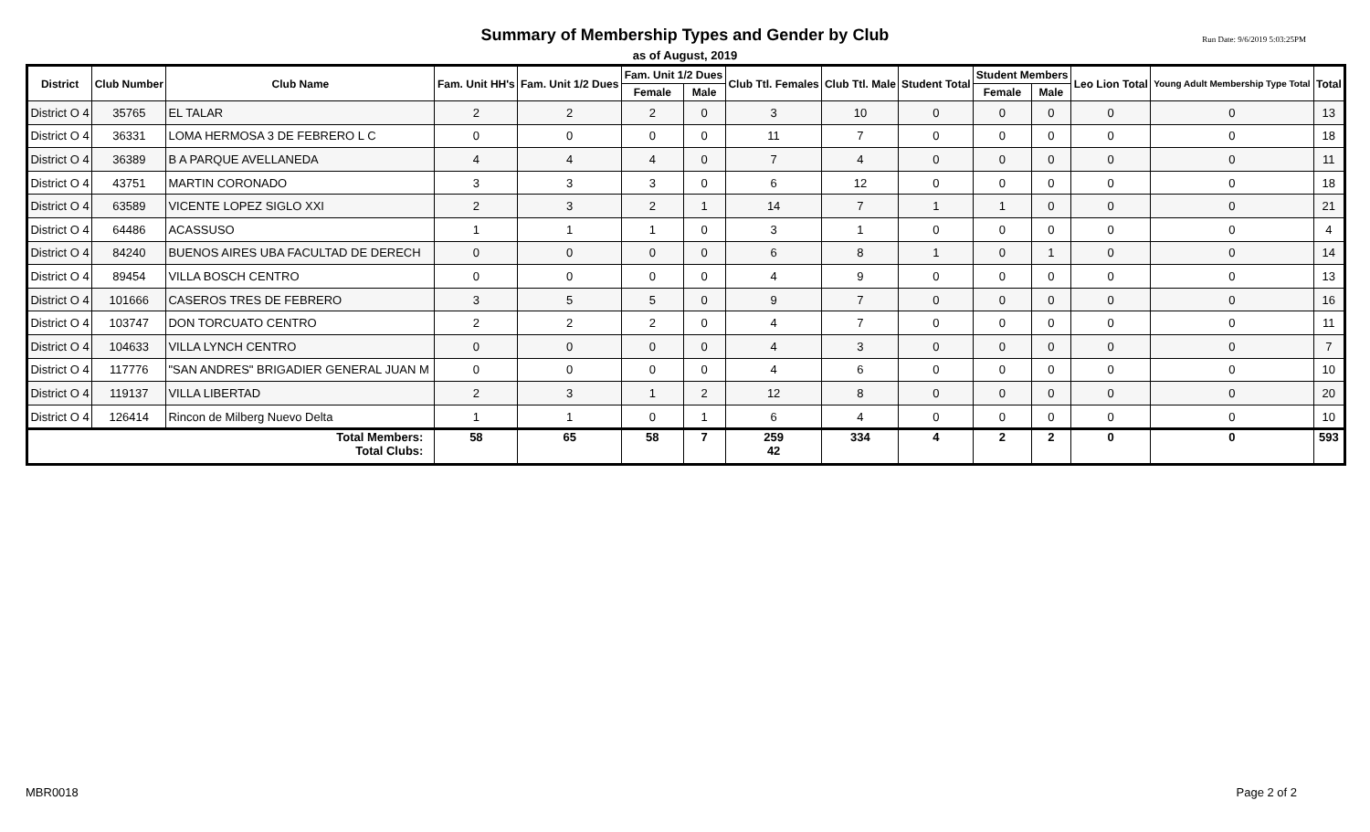Summary of Membership Types and Gender by Club
as of August, 2019
Run Date: 9/6/2019 5:03:25PM
| District | Club Number | Club Name | Fam. Unit HH's | Fam. Unit 1/2 Dues | Fam. Unit 1/2 Dues | | Club Ttl. Females | Club Ttl. Male | Student Total | Student Members | | Leo Lion Total | Young Adult Membership Type Total | Total |
| --- | --- | --- | --- | --- | --- | --- | --- | --- | --- | --- | --- | --- | --- | --- |
| | | | | | Female | Male | | | | Female | Male | | | |
| District O 4 | 35765 | EL TALAR | 2 | 2 | 2 | 0 | 3 | 10 | 0 | 0 | 0 | 0 | 0 | 13 |
| District O 4 | 36331 | LOMA HERMOSA 3 DE FEBRERO L C | 0 | 0 | 0 | 0 | 11 | 7 | 0 | 0 | 0 | 0 | 0 | 18 |
| District O 4 | 36389 | B A PARQUE AVELLANEDA | 4 | 4 | 4 | 0 | 7 | 4 | 0 | 0 | 0 | 0 | 0 | 11 |
| District O 4 | 43751 | MARTIN CORONADO | 3 | 3 | 3 | 0 | 6 | 12 | 0 | 0 | 0 | 0 | 0 | 18 |
| District O 4 | 63589 | VICENTE LOPEZ SIGLO XXI | 2 | 3 | 2 | 1 | 14 | 7 | 1 | 1 | 0 | 0 | 0 | 21 |
| District O 4 | 64486 | ACASSUSO | 1 | 1 | 1 | 0 | 3 | 1 | 0 | 0 | 0 | 0 | 0 | 4 |
| District O 4 | 84240 | BUENOS AIRES UBA FACULTAD DE DERECH | 0 | 0 | 0 | 0 | 6 | 8 | 1 | 0 | 1 | 0 | 0 | 14 |
| District O 4 | 89454 | VILLA BOSCH CENTRO | 0 | 0 | 0 | 0 | 4 | 9 | 0 | 0 | 0 | 0 | 0 | 13 |
| District O 4 | 101666 | CASEROS TRES DE FEBRERO | 3 | 5 | 5 | 0 | 9 | 7 | 0 | 0 | 0 | 0 | 0 | 16 |
| District O 4 | 103747 | DON TORCUATO CENTRO | 2 | 2 | 2 | 0 | 4 | 7 | 0 | 0 | 0 | 0 | 0 | 11 |
| District O 4 | 104633 | VILLA LYNCH CENTRO | 0 | 0 | 0 | 0 | 4 | 3 | 0 | 0 | 0 | 0 | 0 | 7 |
| District O 4 | 117776 | "SAN ANDRES" BRIGADIER GENERAL JUAN M | 0 | 0 | 0 | 0 | 4 | 6 | 0 | 0 | 0 | 0 | 0 | 10 |
| District O 4 | 119137 | VILLA LIBERTAD | 2 | 3 | 1 | 2 | 12 | 8 | 0 | 0 | 0 | 0 | 0 | 20 |
| District O 4 | 126414 | Rincon de Milberg Nuevo Delta | 1 | 1 | 0 | 1 | 6 | 4 | 0 | 0 | 0 | 0 | 0 | 10 |
| Total Members: Total Clubs: | | | 58 | 65 | 58 | 7 | 259 42 | 334 | 4 | 2 | 2 | 0 | 0 | 593 |
MBR0018 Page 2 of 2